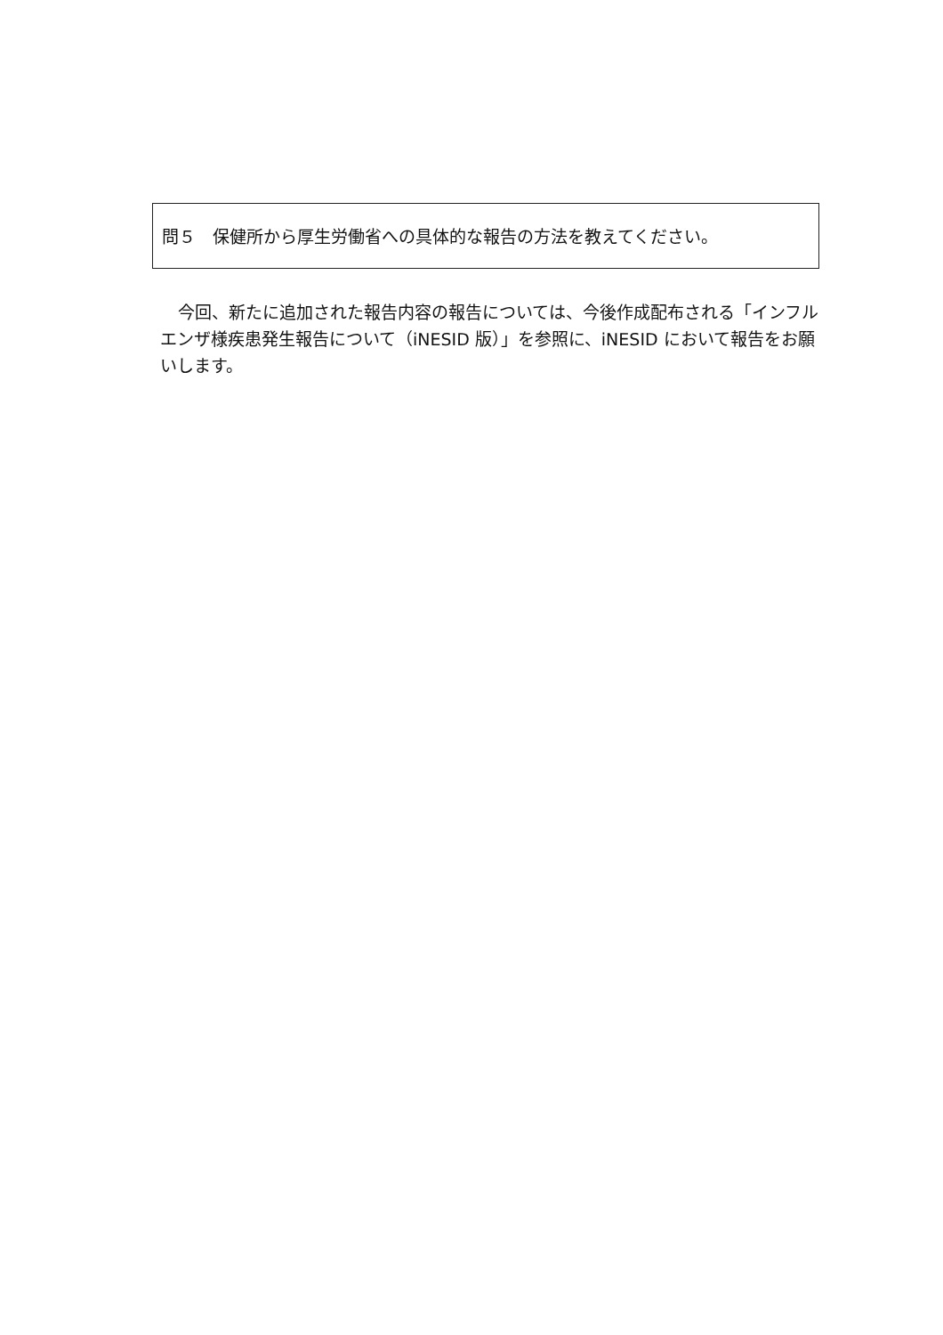問５　保健所から厚生労働省への具体的な報告の方法を教えてください。
今回、新たに追加された報告内容の報告については、今後作成配布される「インフルエンザ様疾患発生報告について（iNESID 版）」を参照に、iNESID において報告をお願いします。